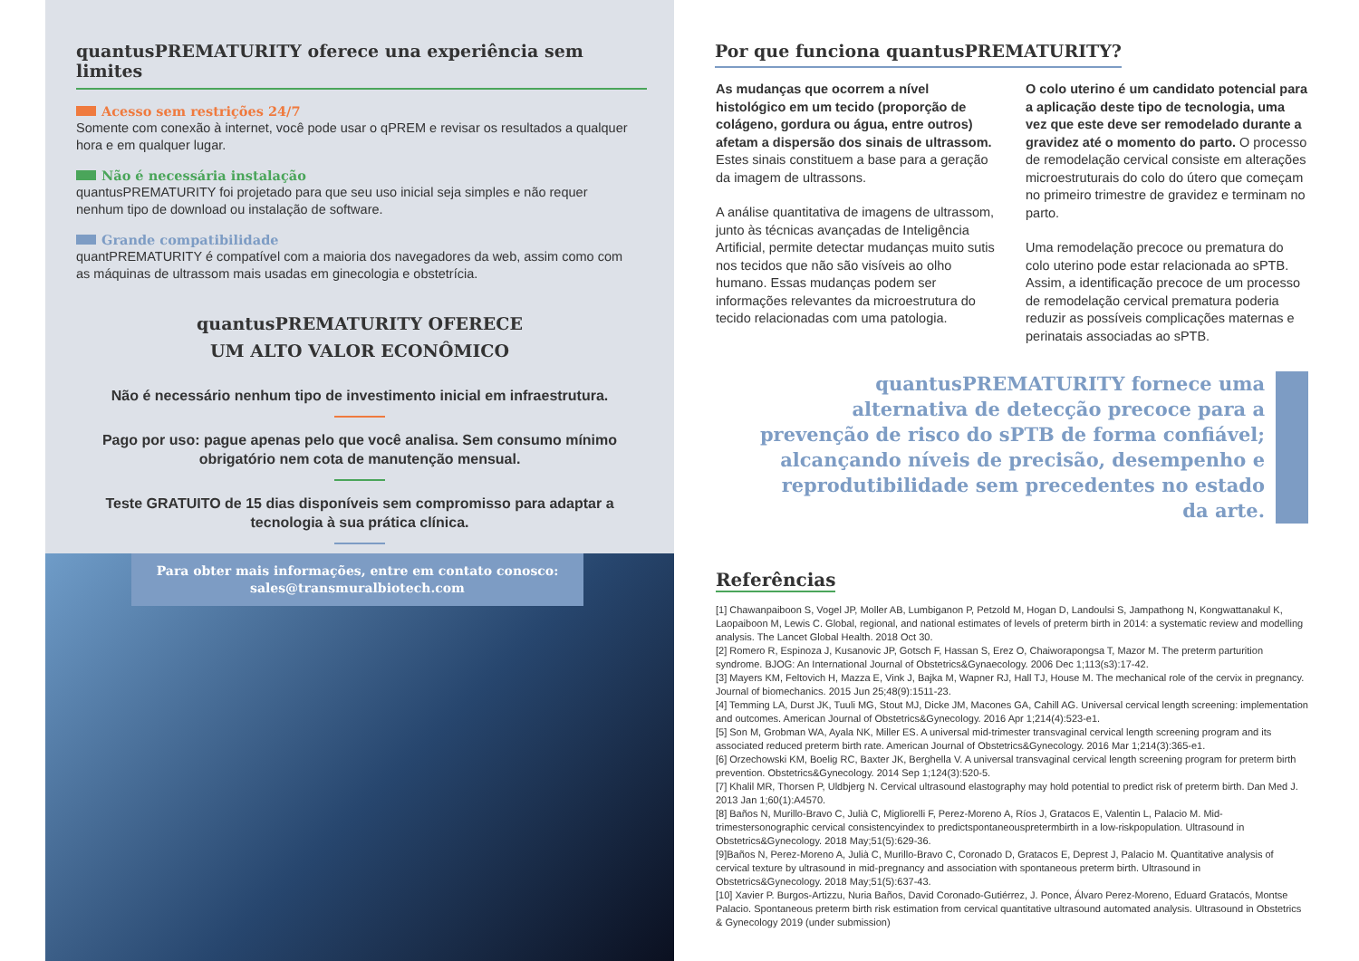quantusPREMATURITY oferece una experiência sem limites
Acesso sem restrições 24/7
Somente com conexão à internet, você pode usar o qPREM e revisar os resultados a qualquer hora e em qualquer lugar.
Não é necessária instalação
quantusPREMATURITY foi projetado para que seu uso inicial seja simples e não requer nenhum tipo de download ou instalação de software.
Grande compatibilidade
quantPREMATURITY é compatível com a maioria dos navegadores da web, assim como com as máquinas de ultrassom mais usadas em ginecologia e obstetrícia.
quantusPREMATURITY OFERECE
UM ALTO VALOR ECONÔMICO
Não é necessário nenhum tipo de investimento inicial em infraestrutura.
Pago por uso: pague apenas pelo que você analisa. Sem consumo mínimo obrigatório nem cota de manutenção mensual.
Teste GRATUITO de 15 dias disponíveis sem compromisso para adaptar a tecnologia à sua prática clínica.
Para obter mais informações, entre em contato conosco:
sales@transmuralbiotech.com
Por que funciona quantusPREMATURITY?
As mudanças que ocorrem a nível histológico em um tecido (proporção de colágeno, gordura ou água, entre outros) afetam a dispersão dos sinais de ultrassom. Estes sinais constituem a base para a geração da imagem de ultrassons.
A análise quantitativa de imagens de ultrassom, junto às técnicas avançadas de Inteligência Artificial, permite detectar mudanças muito sutis nos tecidos que não são visíveis ao olho humano. Essas mudanças podem ser informações relevantes da microestrutura do tecido relacionadas com uma patologia.
O colo uterino é um candidato potencial para a aplicação deste tipo de tecnologia, uma vez que este deve ser remodelado durante a gravidez até o momento do parto. O processo de remodelação cervical consiste em alterações microestruturais do colo do útero que começam no primeiro trimestre de gravidez e terminam no parto.
Uma remodelação precoce ou prematura do colo uterino pode estar relacionada ao sPTB. Assim, a identificação precoce de um processo de remodelação cervical prematura poderia reduzir as possíveis complicações maternas e perinatais associadas ao sPTB.
quantusPREMATURITY fornece uma alternativa de detecção precoce para a prevenção de risco do sPTB de forma confiável; alcançando níveis de precisão, desempenho e reprodutibilidade sem precedentes no estado da arte.
Referências
[1] Chawanpaiboon S, Vogel JP, Moller AB, Lumbiganon P, Petzold M, Hogan D, Landoulsi S, Jampathong N, Kongwattanakul K, Laopaiboon M, Lewis C. Global, regional, and national estimates of levels of preterm birth in 2014: a systematic review and modelling analysis. The Lancet Global Health. 2018 Oct 30.
[2] Romero R, Espinoza J, Kusanovic JP, Gotsch F, Hassan S, Erez O, Chaiworapongsa T, Mazor M. The preterm parturition syndrome. BJOG: An International Journal of Obstetrics&Gynaecology. 2006 Dec 1;113(s3):17-42.
[3] Mayers KM, Feltovich H, Mazza E, Vink J, Bajka M, Wapner RJ, Hall TJ, House M. The mechanical role of the cervix in pregnancy. Journal of biomechanics. 2015 Jun 25;48(9):1511-23.
[4] Temming LA, Durst JK, Tuuli MG, Stout MJ, Dicke JM, Macones GA, Cahill AG. Universal cervical length screening: implementation and outcomes. American Journal of Obstetrics&Gynecology. 2016 Apr 1;214(4):523-e1.
[5] Son M, Grobman WA, Ayala NK, Miller ES. A universal mid-trimester transvaginal cervical length screening program and its associated reduced preterm birth rate. American Journal of Obstetrics&Gynecology. 2016 Mar 1;214(3):365-e1.
[6] Orzechowski KM, Boelig RC, Baxter JK, Berghella V. A universal transvaginal cervical length screening program for preterm birth prevention. Obstetrics&Gynecology. 2014 Sep 1;124(3):520-5.
[7] Khalil MR, Thorsen P, Uldbjerg N. Cervical ultrasound elastography may hold potential to predict risk of preterm birth. Dan Med J. 2013 Jan 1;60(1):A4570.
[8] Baños N, Murillo-Bravo C, Julià C, Migliorelli F, Perez-Moreno A, Ríos J, Gratacos E, Valentin L, Palacio M. Mid-trimestersonographic cervical consistencyindex to predictspontaneouspretermbirth in a low-riskpopulation. Ultrasound in Obstetrics&Gynecology. 2018 May;51(5):629-36.
[9]Baños N, Perez-Moreno A, Julià C, Murillo-Bravo C, Coronado D, Gratacos E, Deprest J, Palacio M. Quantitative analysis of cervical texture by ultrasound in mid-pregnancy and association with spontaneous preterm birth. Ultrasound in Obstetrics&Gynecology. 2018 May;51(5):637-43.
[10] Xavier P. Burgos-Artizzu, Nuria Baños, David Coronado-Gutiérrez, J. Ponce, Álvaro Perez-Moreno, Eduard Gratacós, Montse Palacio. Spontaneous preterm birth risk estimation from cervical quantitative ultrasound automated analysis. Ultrasound in Obstetrics & Gynecology 2019 (under submission)